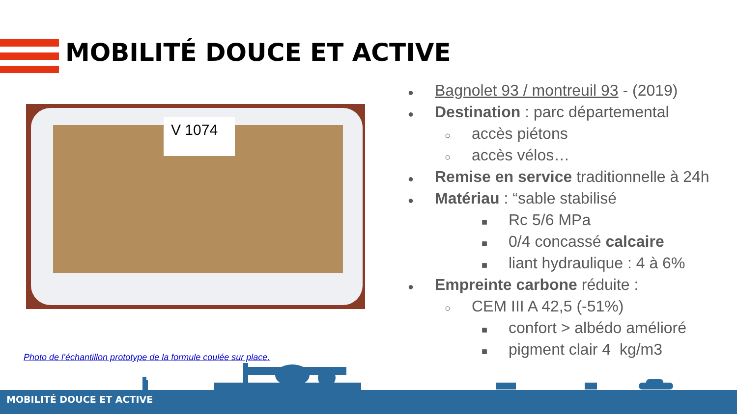MOBILITÉ DOUCE ET ACTIVE
V 1074
● Bagnolet 93 / montreuil 93 - (2019)
● Destination : parc départemental
○ accès piétons
○ accès vélos…
● Remise en service traditionnelle à 24h
● Matériau : “sable stabilisé
■ Rc 5/6 MPa
■ 0/4 concassé calcaire
■ liant hydraulique : 4 à 6%
● Empreinte carbone réduite :
○ CEM III A 42,5 (-51%)
■ confort > albédo amélioré
■ pigment clair 4 kg/m3
Photo de l’échantillon prototype de la formule coulée sur place.
MOBILITÉ DOUCE ET ACTIVE